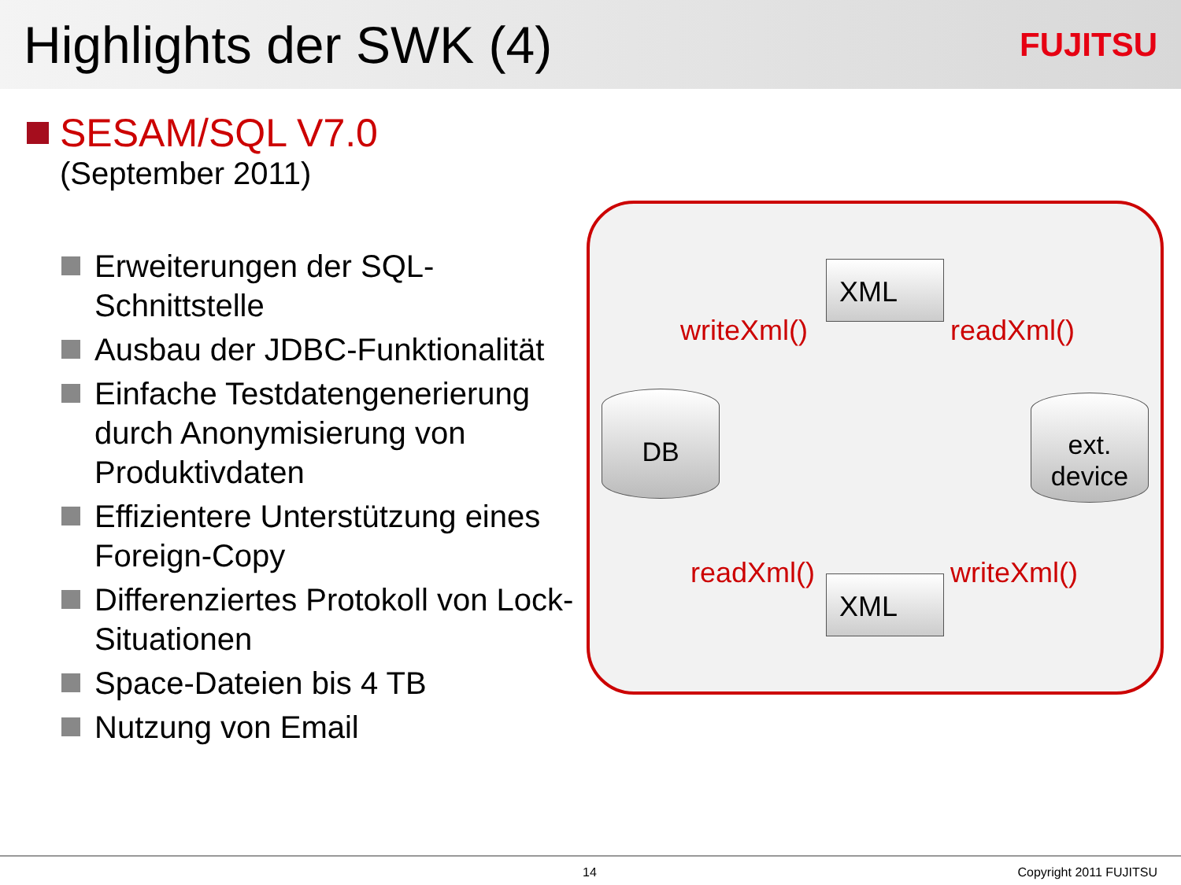Highlights der SWK (4)
FUJITSU
SESAM/SQL V7.0
(September 2011)
Erweiterungen der SQL-Schnittstelle
Ausbau der JDBC-Funktionalität
Einfache Testdatengenerierung durch Anonymisierung von Produktivdaten
Effizientere Unterstützung eines Foreign-Copy
Differenziertes Protokoll von Lock-Situationen
Space-Dateien bis 4 TB
Nutzung von Email
XML
writeXml() readXml()
DB
ext.
device
readXml() writeXml()
XML
14 Copyright 2011 FUJITSU